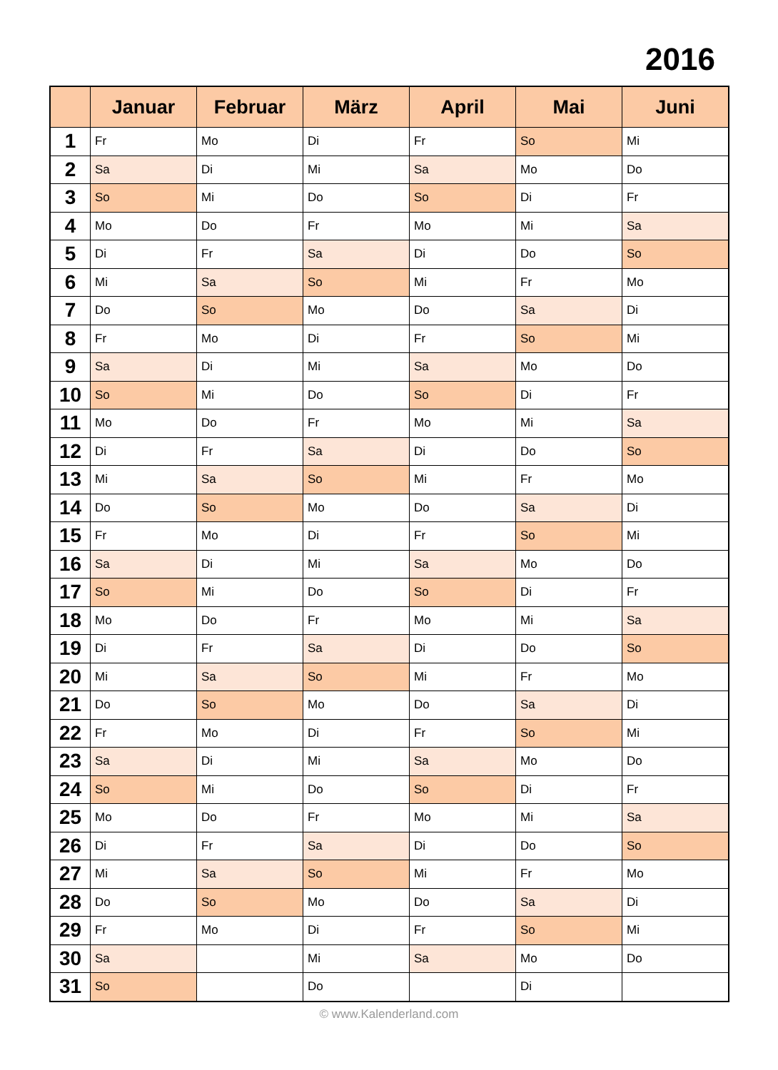2016
| | Januar | Februar | März | April | Mai | Juni |
| --- | --- | --- | --- | --- | --- | --- |
| 1 | Fr | Mo | Di | Fr | So | Mi |
| 2 | Sa | Di | Mi | Sa | Mo | Do |
| 3 | So | Mi | Do | So | Di | Fr |
| 4 | Mo | Do | Fr | Mo | Mi | Sa |
| 5 | Di | Fr | Sa | Di | Do | So |
| 6 | Mi | Sa | So | Mi | Fr | Mo |
| 7 | Do | So | Mo | Do | Sa | Di |
| 8 | Fr | Mo | Di | Fr | So | Mi |
| 9 | Sa | Di | Mi | Sa | Mo | Do |
| 10 | So | Mi | Do | So | Di | Fr |
| 11 | Mo | Do | Fr | Mo | Mi | Sa |
| 12 | Di | Fr | Sa | Di | Do | So |
| 13 | Mi | Sa | So | Mi | Fr | Mo |
| 14 | Do | So | Mo | Do | Sa | Di |
| 15 | Fr | Mo | Di | Fr | So | Mi |
| 16 | Sa | Di | Mi | Sa | Mo | Do |
| 17 | So | Mi | Do | So | Di | Fr |
| 18 | Mo | Do | Fr | Mo | Mi | Sa |
| 19 | Di | Fr | Sa | Di | Do | So |
| 20 | Mi | Sa | So | Mi | Fr | Mo |
| 21 | Do | So | Mo | Do | Sa | Di |
| 22 | Fr | Mo | Di | Fr | So | Mi |
| 23 | Sa | Di | Mi | Sa | Mo | Do |
| 24 | So | Mi | Do | So | Di | Fr |
| 25 | Mo | Do | Fr | Mo | Mi | Sa |
| 26 | Di | Fr | Sa | Di | Do | So |
| 27 | Mi | Sa | So | Mi | Fr | Mo |
| 28 | Do | So | Mo | Do | Sa | Di |
| 29 | Fr | Mo | Di | Fr | So | Mi |
| 30 | Sa | | Mi | Sa | Mo | Do |
| 31 | So | | Do | | Di | |
© www.Kalenderland.com